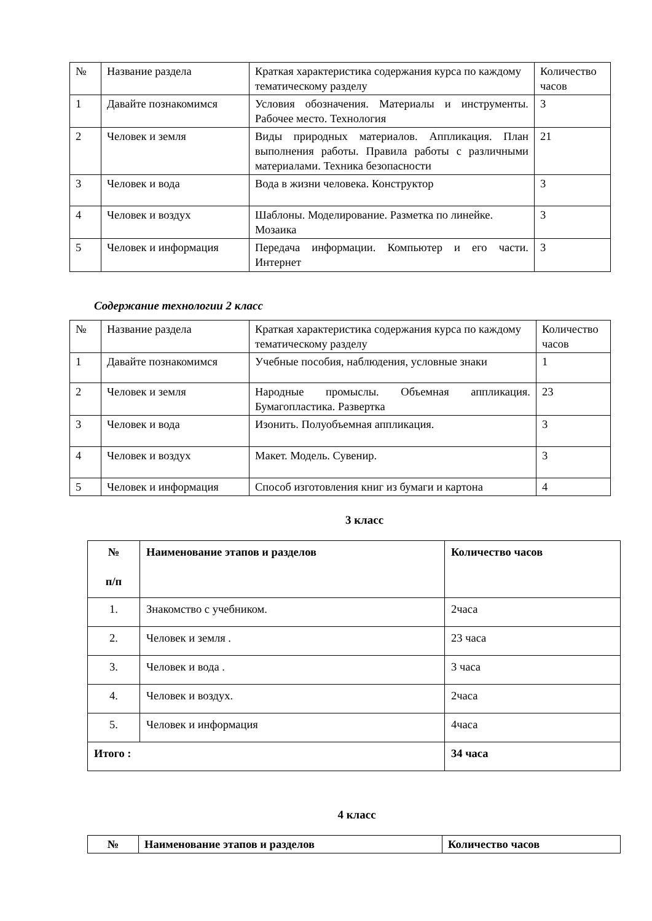| № | Название раздела | Краткая характеристика содержания курса по каждому тематическому разделу | Количество часов |
| --- | --- | --- | --- |
| 1 | Давайте познакомимся | Условия обозначения. Материалы и инструменты. Рабочее место. Технология | 3 |
| 2 | Человек и земля | Виды природных материалов. Аппликация. План выполнения работы. Правила работы с различными материалами. Техника безопасности | 21 |
| 3 | Человек и вода | Вода в жизни человека. Конструктор | 3 |
| 4 | Человек и воздух | Шаблоны. Моделирование. Разметка по линейке. Мозаика | 3 |
| 5 | Человек и информация | Передача информации. Компьютер и его части. Интернет | 3 |
Содержание технологии 2 класс
| № | Название раздела | Краткая характеристика содержания курса по каждому тематическому разделу | Количество часов |
| --- | --- | --- | --- |
| 1 | Давайте познакомимся | Учебные пособия, наблюдения, условные знаки | 1 |
| 2 | Человек и земля | Народные промыслы. Объемная аппликация. Бумагопластика. Развертка | 23 |
| 3 | Человек и вода | Изонить. Полуобъемная аппликация. | 3 |
| 4 | Человек и воздух | Макет. Модель. Сувенир. | 3 |
| 5 | Человек и информация | Способ изготовления книг из бумаги и картона | 4 |
3 класс
| № п/п | Наименование этапов и разделов | Количество часов |
| --- | --- | --- |
| 1. | Знакомство с учебником. | 2часа |
| 2. | Человек и земля . | 23 часа |
| 3. | Человек и вода . | 3 часа |
| 4. | Человек и воздух. | 2часа |
| 5. | Человек и информация | 4часа |
| Итого : | | 34 часа |
4 класс
| № | Наименование этапов и разделов | Количество часов |
| --- | --- | --- |